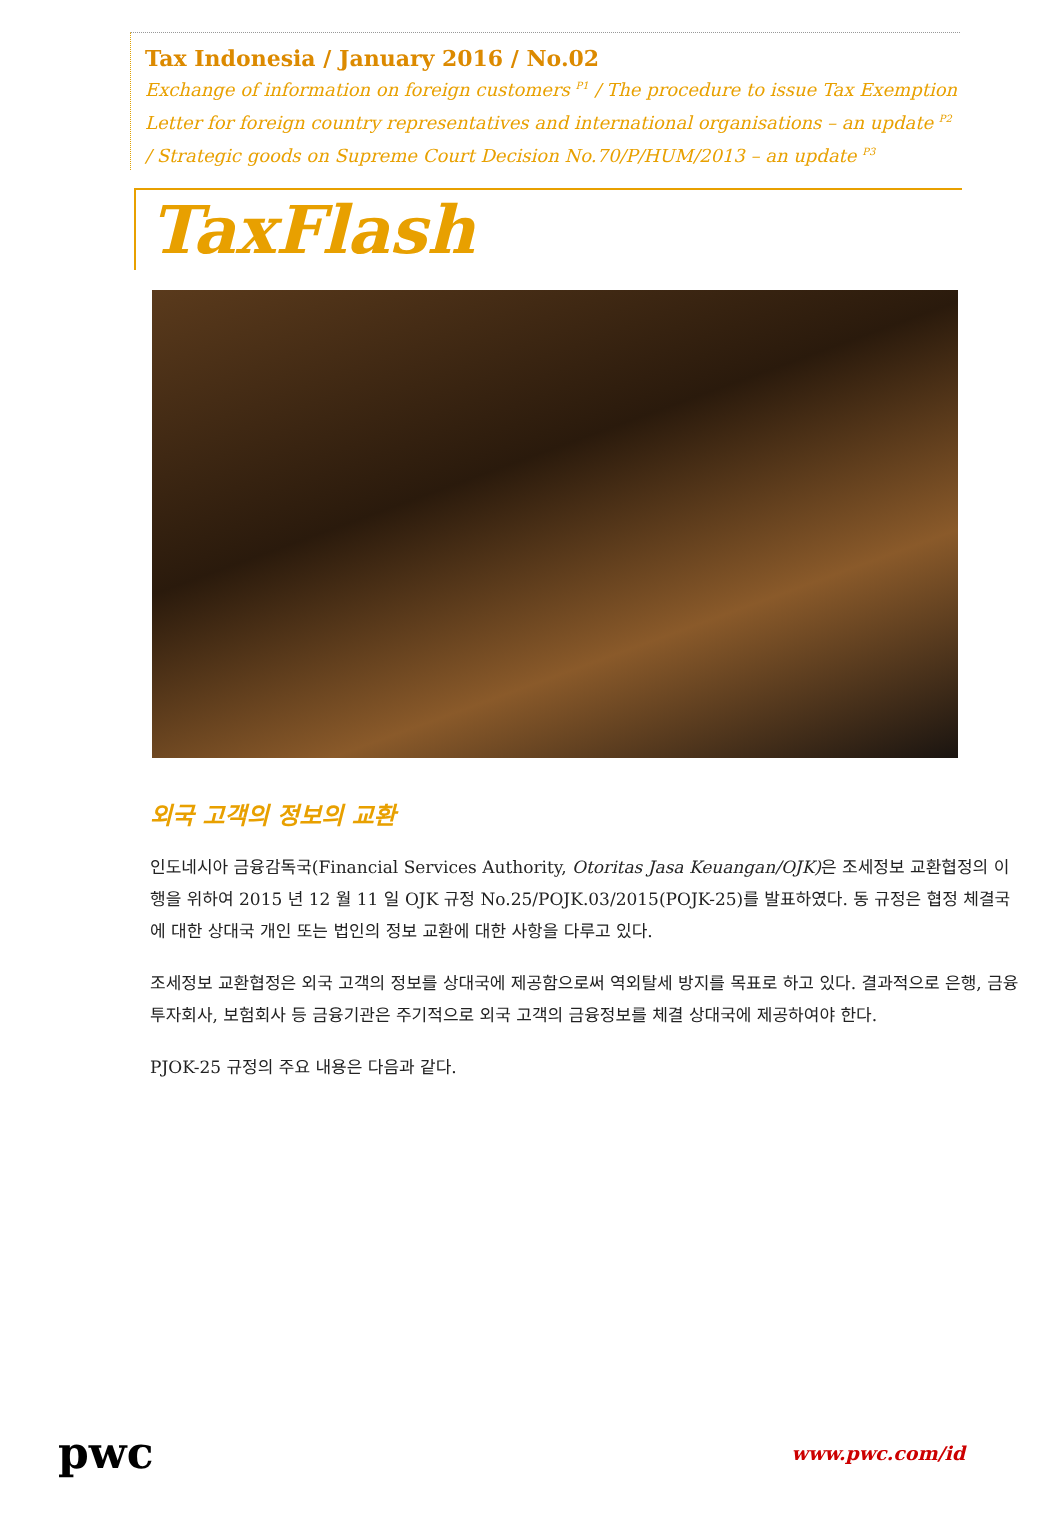Tax Indonesia / January 2016 / No.02
Exchange of information on foreign customers <sup>P1</sup> / The procedure to issue Tax Exemption Letter for foreign country representatives and international organisations – an update <sup>P2</sup> / Strategic goods on Supreme Court Decision No.70/P/HUM/2013 – an update <sup>P3</sup>
TaxFlash
외국 고객의 정보의 교환
인도네시아 금융감독국(Financial Services Authority, Otoritas Jasa Keuangan/OJK) 은 조세정보 교환협정의 이행을 위하여 2015 년 12 월 11 일 OJK 규정 No.25/POJK.03/2015(POJK-25)를 발표하였다. 동 규정은 협정 체결국에 대한 상대국 개인 또는 법인의 정보 교환에 대한 사항을 다루고 있다.
조세정보 교환협정은 외국 고객의 정보를 상대국에 제공함으로써 역외탈세 방지를 목표로 하고 있다. 결과적으로 은행, 금융투자회사, 보험회사 등 금융기관은 주기적으로 외국 고객의 금융정보를 체결 상대국에 제공하여야 한다.
PJOK-25 규정의 주요 내용은 다음과 같다.
pwc www.pwc.com/id